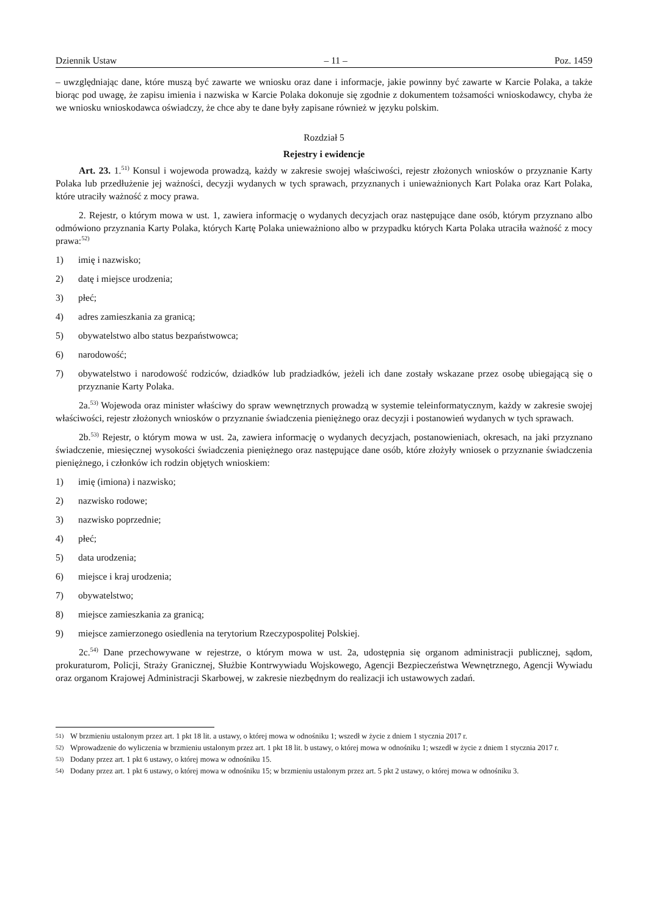Dziennik Ustaw – 11 – Poz. 1459
– uwzględniając dane, które muszą być zawarte we wniosku oraz dane i informacje, jakie powinny być zawarte w Karcie Polaka, a także biorąc pod uwagę, że zapisu imienia i nazwiska w Karcie Polaka dokonuje się zgodnie z dokumentem tożsamości wnioskodawcy, chyba że we wniosku wnioskodawca oświadczy, że chce aby te dane były zapisane również w języku polskim.
Rozdział 5
Rejestry i ewidencje
Art. 23. 1.<sup>51)</sup> Konsul i wojewoda prowadzą, każdy w zakresie swojej właściwości, rejestr złożonych wniosków o przyznanie Karty Polaka lub przedłużenie jej ważności, decyzji wydanych w tych sprawach, przyznanych i unieważnionych Kart Polaka oraz Kart Polaka, które utraciły ważność z mocy prawa.
2. Rejestr, o którym mowa w ust. 1, zawiera informację o wydanych decyzjach oraz następujące dane osób, którym przyznano albo odmówiono przyznania Karty Polaka, których Kartę Polaka unieważniono albo w przypadku których Karta Polaka utraciła ważność z mocy prawa:<sup>52)</sup>
1) imię i nazwisko;
2) datę i miejsce urodzenia;
3) płeć;
4) adres zamieszkania za granicą;
5) obywatelstwo albo status bezpaństwowca;
6) narodowość;
7) obywatelstwo i narodowość rodziców, dziadków lub pradziadków, jeżeli ich dane zostały wskazane przez osobę ubiegającą się o przyznanie Karty Polaka.
2a.<sup>53)</sup> Wojewoda oraz minister właściwy do spraw wewnętrznych prowadzą w systemie teleinformatycznym, każdy w zakresie swojej właściwości, rejestr złożonych wniosków o przyznanie świadczenia pieniężnego oraz decyzji i postanowień wydanych w tych sprawach.
2b.<sup>53)</sup> Rejestr, o którym mowa w ust. 2a, zawiera informację o wydanych decyzjach, postanowieniach, okresach, na jaki przyznano świadczenie, miesięcznej wysokości świadczenia pieniężnego oraz następujące dane osób, które złożyły wniosek o przyznanie świadczenia pieniężnego, i członków ich rodzin objętych wnioskiem:
1) imię (imiona) i nazwisko;
2) nazwisko rodowe;
3) nazwisko poprzednie;
4) płeć;
5) data urodzenia;
6) miejsce i kraj urodzenia;
7) obywatelstwo;
8) miejsce zamieszkania za granicą;
9) miejsce zamierzonego osiedlenia na terytorium Rzeczypospolitej Polskiej.
2c.<sup>54)</sup> Dane przechowywane w rejestrze, o którym mowa w ust. 2a, udostępnia się organom administracji publicznej, sądom, prokuraturom, Policji, Straży Granicznej, Służbie Kontrwywiadu Wojskowego, Agencji Bezpieczeństwa Wewnętrznego, Agencji Wywiadu oraz organom Krajowej Administracji Skarbowej, w zakresie niezbędnym do realizacji ich ustawowych zadań.
51) W brzmieniu ustalonym przez art. 1 pkt 18 lit. a ustawy, o której mowa w odnośniku 1; wszedł w życie z dniem 1 stycznia 2017 r.
52) Wprowadzenie do wyliczenia w brzmieniu ustalonym przez art. 1 pkt 18 lit. b ustawy, o której mowa w odnośniku 1; wszedł w życie z dniem 1 stycznia 2017 r.
53) Dodany przez art. 1 pkt 6 ustawy, o której mowa w odnośniku 15.
54) Dodany przez art. 1 pkt 6 ustawy, o której mowa w odnośniku 15; w brzmieniu ustalonym przez art. 5 pkt 2 ustawy, o której mowa w odnośniku 3.